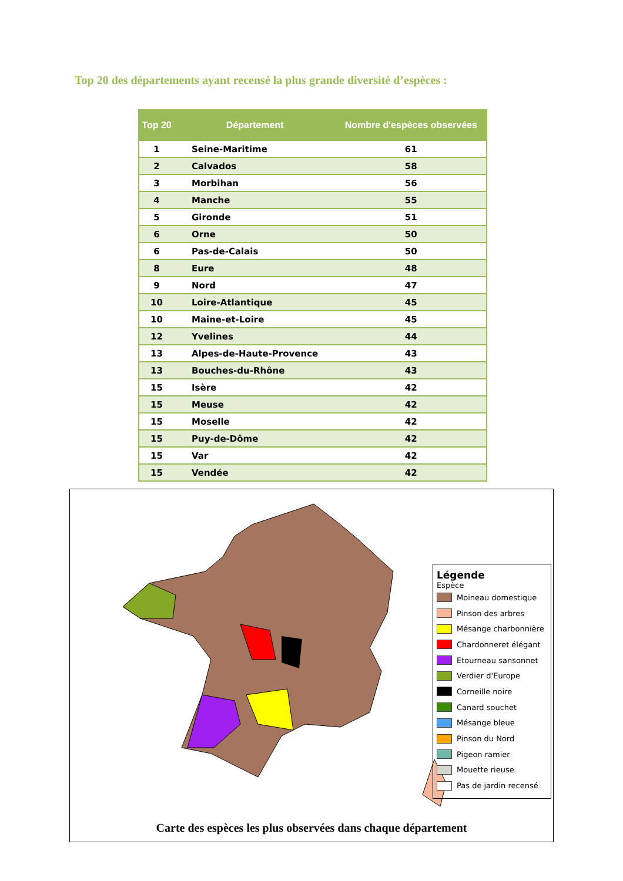Top 20 des départements ayant recensé la plus grande diversité d’espèces :
| Top 20 | Département | Nombre d'espèces observées |
| --- | --- | --- |
| 1 | Seine-Maritime | 61 |
| 2 | Calvados | 58 |
| 3 | Morbihan | 56 |
| 4 | Manche | 55 |
| 5 | Gironde | 51 |
| 6 | Orne | 50 |
| 6 | Pas-de-Calais | 50 |
| 8 | Eure | 48 |
| 9 | Nord | 47 |
| 10 | Loire-Atlantique | 45 |
| 10 | Maine-et-Loire | 45 |
| 12 | Yvelines | 44 |
| 13 | Alpes-de-Haute-Provence | 43 |
| 13 | Bouches-du-Rhône | 43 |
| 15 | Isère | 42 |
| 15 | Meuse | 42 |
| 15 | Moselle | 42 |
| 15 | Puy-de-Dôme | 42 |
| 15 | Var | 42 |
| 15 | Vendée | 42 |
Légende
Espèce
Moineau domestique
Pinson des arbres
Mésange charbonnière
Chardonneret élégant
Etourneau sansonnet
Verdier d'Europe
Corneille noire
Canard souchet
Mésange bleue
Pinson du Nord
Pigeon ramier
Mouette rieuse
Pas de jardin recensé
Carte des espèces les plus observées dans chaque département